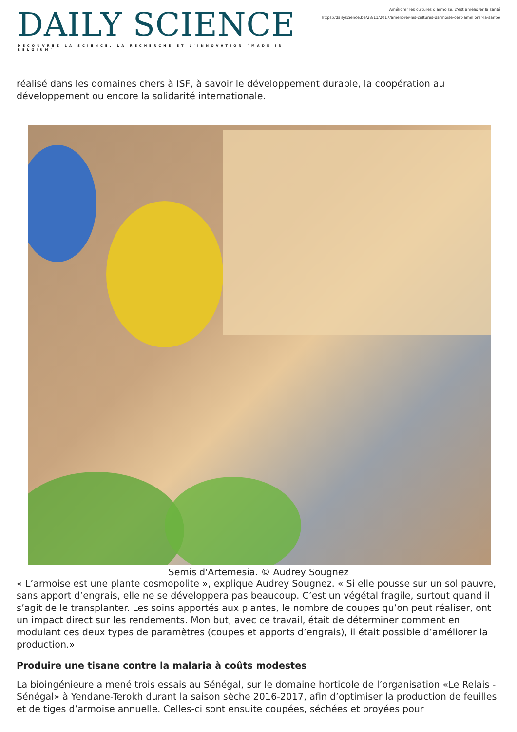DAILY SCIENCE
DÉCOUVREZ LA SCIENCE, LA RECHERCHE ET L'INNOVATION "MADE IN BELGIUM"
Améliorer les cultures d'armoise, c'est améliorer la santé
https://dailyscience.be/28/11/2017/ameliorer-les-cultures-darmoise-cest-ameliorer-la-sante/
réalisé dans les domaines chers à ISF, à savoir le développement durable, la coopération au développement ou encore la solidarité internationale.
Semis d'Artemesia. © Audrey Sougnez
« L’armoise est une plante cosmopolite », explique Audrey Sougnez. « Si elle pousse sur un sol pauvre, sans apport d’engrais, elle ne se développera pas beaucoup. C’est un végétal fragile, surtout quand il s’agit de le transplanter. Les soins apportés aux plantes, le nombre de coupes qu’on peut réaliser, ont un impact direct sur les rendements. Mon but, avec ce travail, était de déterminer comment en modulant ces deux types de paramètres (coupes et apports d’engrais), il était possible d’améliorer la production.»
Produire une tisane contre la malaria à coûts modestes
La bioingénieure a mené trois essais au Sénégal, sur le domaine horticole de l’organisation «Le Relais - Sénégal» à Yendane-Terokh durant la saison sèche 2016-2017, afin d’optimiser la production de feuilles et de tiges d’armoise annuelle. Celles-ci sont ensuite coupées, séchées et broyées pour